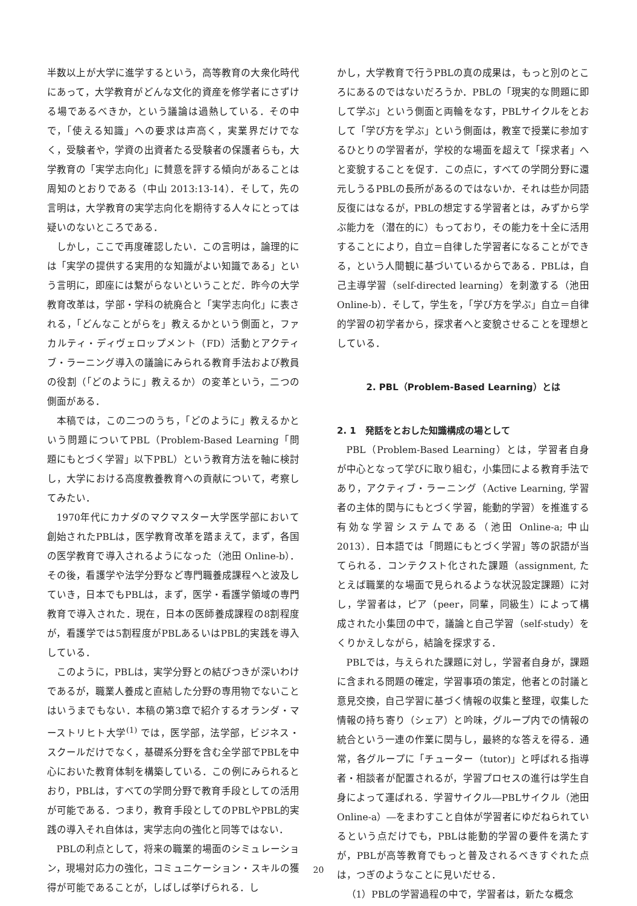半数以上が大学に進学するという，高等教育の大衆化時代にあって，大学教育がどんな文化的資産を修学者にさずける場であるべきか，という議論は過熱している．その中で，「使える知識」への要求は声高く，実業界だけでなく，受験者や，学資の出資者たる受験者の保護者らも，大学教育の「実学志向化」に賛意を評する傾向があることは周知のとおりである（中山 2013:13-14）．そして，先の言明は，大学教育の実学志向化を期待する人々にとっては疑いのないところである．
しかし，ここで再度確認したい．この言明は，論理的には「実学の提供する実用的な知識がよい知識である」という言明に，即座には繋がらないということだ．昨今の大学教育改革は，学部・学科の統廃合と「実学志向化」に表される，「どんなことがらを」教えるかという側面と，ファカルティ・ディヴェロップメント（FD）活動とアクティブ・ラーニング導入の議論にみられる教育手法および教員の役割（「どのように」教えるか）の変革という，二つの側面がある．
本稿では，この二つのうち，「どのように」教えるかという問題についてPBL（Problem-Based Learning「問題にもとづく学習」以下PBL）という教育方法を軸に検討し，大学における高度教養教育への貢献について，考察してみたい．
1970年代にカナダのマクマスター大学医学部において創始されたPBLは，医学教育改革を踏まえて，まず，各国の医学教育で導入されるようになった（池田 Online-b）．その後，看護学や法学分野など専門職養成課程へと波及していき，日本でもPBLは，まず，医学・看護学領域の専門教育で導入された．現在，日本の医師養成課程の8割程度が，看護学では5割程度がPBLあるいはPBL的実践を導入している．
このように，PBLは，実学分野との結びつきが深いわけであるが，職業人養成と直結した分野の専用物でないことはいうまでもない．本稿の第3章で紹介するオランダ・マーストリヒト大学<sup>(1)</sup> では，医学部，法学部，ビジネス・スクールだけでなく，基礎系分野を含む全学部でPBLを中心においた教育体制を構築している．この例にみられるとおり，PBLは，すべての学問分野で教育手段としての活用が可能である．つまり，教育手段としてのPBLやPBL的実践の導入それ自体は，実学志向の強化と同等ではない．
PBLの利点として，将来の職業的場面のシミュレーション，現場対応力の強化，コミュニケーション・スキルの獲得が可能であることが，しばしば挙げられる．し
かし，大学教育で行うPBLの真の成果は，もっと別のところにあるのではないだろうか．PBLの「現実的な問題に即して学ぶ」という側面と両輪をなす，PBLサイクルをとおして「学び方を学ぶ」という側面は，教室で授業に参加するひとりの学習者が，学校的な場面を超えて「探求者」へと変貌することを促す．この点に，すべての学問分野に還元しうるPBLの長所があるのではないか．それは些か同語反復にはなるが，PBLの想定する学習者とは，みずから学ぶ能力を（潜在的に）もっており，その能力を十全に活用することにより，自立＝自律した学習者になることができる，という人間観に基づいているからである．PBLは，自己主導学習（self-directed learning）を刺激する（池田Online-b）．そして，学生を，「学び方を学ぶ」自立＝自律的学習の初学者から，探求者へと変貌させることを理想としている．
2. PBL（Problem-Based Learning）とは
2. 1　発話をとおした知識構成の場として
PBL（Problem-Based Learning）とは，学習者自身が中心となって学びに取り組む，小集団による教育手法であり，アクティブ・ラーニング（Active Learning, 学習者の主体的関与にもとづく学習，能動的学習）を推進する有効な学習システムである（池田 Online-a; 中山 2013）．日本語では「問題にもとづく学習」等の訳語が当てられる．コンテクスト化された課題（assignment, たとえば職業的な場面で見られるような状況設定課題）に対し，学習者は，ピア（peer，同輩，同級生）によって構成された小集団の中で，議論と自己学習（self-study）をくりかえしながら，結論を探求する．
PBLでは，与えられた課題に対し，学習者自身が，課題に含まれる問題の確定，学習事項の策定，他者との討議と意見交換，自己学習に基づく情報の収集と整理，収集した情報の持ち寄り（シェア）と吟味，グループ内での情報の統合という一連の作業に関与し，最終的な答えを得る．通常，各グループに「チューター（tutor)」と呼ばれる指導者・相談者が配置されるが，学習プロセスの進行は学生自身によって運ばれる．学習サイクル―PBLサイクル（池田 Online-a）―をまわすこと自体が学習者にゆだねられているという点だけでも，PBLは能動的学習の要件を満たすが，PBLが高等教育でもっと普及されるべきすぐれた点は，つぎのようなことに見いだせる．
（1）PBLの学習過程の中で，学習者は，新たな概念
20